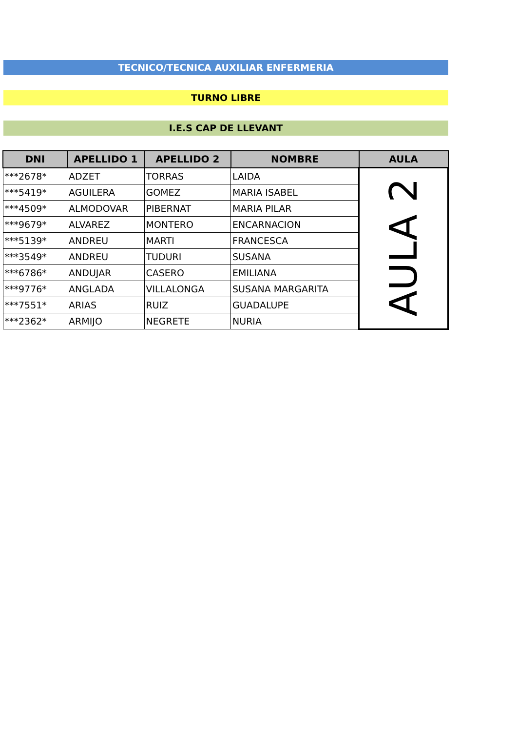TECNICO/TECNICA AUXILIAR ENFERMERIA
TURNO LIBRE
I.E.S CAP DE LLEVANT
| DNI | APELLIDO 1 | APELLIDO 2 | NOMBRE | AULA |
| --- | --- | --- | --- | --- |
| ***2678* | ADZET | TORRAS | LAIDA | AULA 2 |
| ***5419* | AGUILERA | GOMEZ | MARIA ISABEL | |
| ***4509* | ALMODOVAR | PIBERNAT | MARIA PILAR | |
| ***9679* | ALVAREZ | MONTERO | ENCARNACION | |
| ***5139* | ANDREU | MARTI | FRANCESCA | |
| ***3549* | ANDREU | TUDURI | SUSANA | |
| ***6786* | ANDUJAR | CASERO | EMILIANA | |
| ***9776* | ANGLADA | VILLALONGA | SUSANA MARGARITA | |
| ***7551* | ARIAS | RUIZ | GUADALUPE | |
| ***2362* | ARMIJO | NEGRETE | NURIA | |